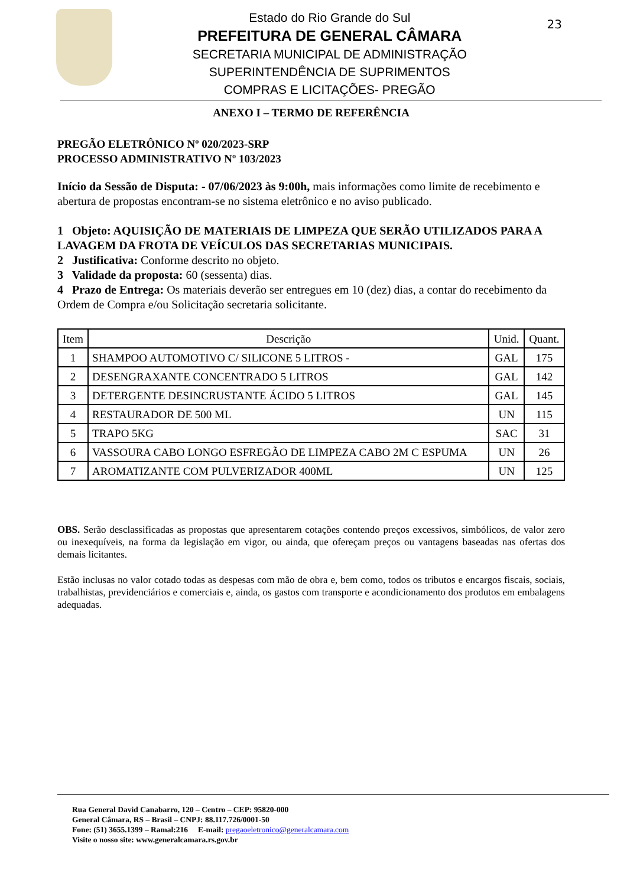Estado do Rio Grande do Sul
PREFEITURA DE GENERAL CÂMARA
SECRETARIA MUNICIPAL DE ADMINISTRAÇÃO
SUPERINTENDÊNCIA DE SUPRIMENTOS
COMPRAS E LICITAÇÕES- PREGÃO
23
ANEXO I – TERMO DE REFERÊNCIA
PREGÃO ELETRÔNICO Nº 020/2023-SRP
PROCESSO ADMINISTRATIVO Nº 103/2023
Início da Sessão de Disputa: - 07/06/2023 às 9:00h, mais informações como limite de recebimento e abertura de propostas encontram-se no sistema eletrônico e no aviso publicado.
1 Objeto: AQUISIÇÃO DE MATERIAIS DE LIMPEZA QUE SERÃO UTILIZADOS PARA A LAVAGEM DA FROTA DE VEÍCULOS DAS SECRETARIAS MUNICIPAIS.
2 Justificativa: Conforme descrito no objeto.
3 Validade da proposta: 60 (sessenta) dias.
4 Prazo de Entrega: Os materiais deverão ser entregues em 10 (dez) dias, a contar do recebimento da Ordem de Compra e/ou Solicitação secretaria solicitante.
| Item | Descrição | Unid. | Quant. |
| --- | --- | --- | --- |
| 1 | SHAMPOO AUTOMOTIVO C/ SILICONE 5 LITROS - | GAL | 175 |
| 2 | DESENGRAXANTE CONCENTRADO 5 LITROS | GAL | 142 |
| 3 | DETERGENTE DESINCRUSTANTE ÁCIDO 5 LITROS | GAL | 145 |
| 4 | RESTAURADOR DE 500 ML | UN | 115 |
| 5 | TRAPO 5KG | SAC | 31 |
| 6 | VASSOURA CABO LONGO ESFREGÃO DE LIMPEZA CABO 2M C ESPUMA | UN | 26 |
| 7 | AROMATIZANTE COM PULVERIZADOR 400ML | UN | 125 |
OBS. Serão desclassificadas as propostas que apresentarem cotações contendo preços excessivos, simbólicos, de valor zero ou inexequíveis, na forma da legislação em vigor, ou ainda, que ofereçam preços ou vantagens baseadas nas ofertas dos demais licitantes.
Estão inclusas no valor cotado todas as despesas com mão de obra e, bem como, todos os tributos e encargos fiscais, sociais, trabalhistas, previdenciários e comerciais e, ainda, os gastos com transporte e acondicionamento dos produtos em embalagens adequadas.
Rua General David Canabarro, 120 – Centro – CEP: 95820-000
General Câmara, RS – Brasil – CNPJ: 88.117.726/0001-50
Fone: (51) 3655.1399 – Ramal:216 E-mail: pregaoeletronico@generalcamara.com
Visite o nosso site: www.generalcamara.rs.gov.br